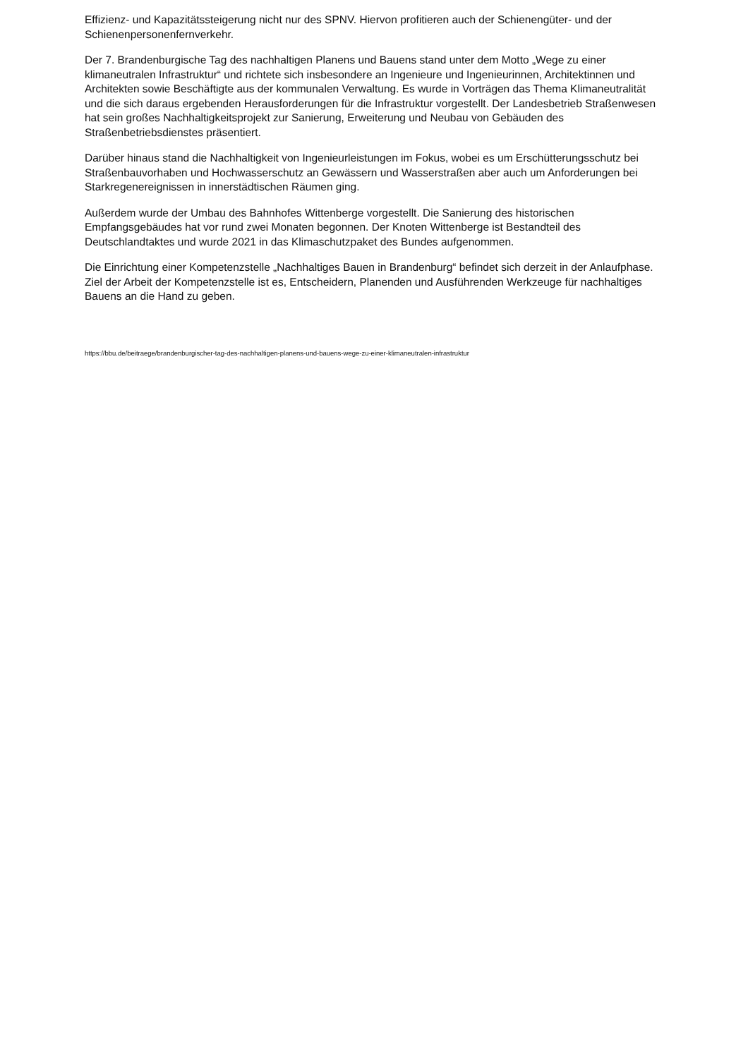Effizienz- und Kapazitätssteigerung nicht nur des SPNV. Hiervon profitieren auch der Schienengüter- und der Schienenpersonenfernverkehr.
Der 7. Brandenburgische Tag des nachhaltigen Planens und Bauens stand unter dem Motto „Wege zu einer klimaneutralen Infrastruktur“ und richtete sich insbesondere an Ingenieure und Ingenieurinnen, Architektinnen und Architekten sowie Beschäftigte aus der kommunalen Verwaltung. Es wurde in Vorträgen das Thema Klimaneutralität und die sich daraus ergebenden Herausforderungen für die Infrastruktur vorgestellt. Der Landesbetrieb Straßenwesen hat sein großes Nachhaltigkeitsprojekt zur Sanierung, Erweiterung und Neubau von Gebäuden des Straßenbetriebsdienstes präsentiert.
Darüber hinaus stand die Nachhaltigkeit von Ingenieurleistungen im Fokus, wobei es um Erschütterungsschutz bei Straßenbauvorhaben und Hochwasserschutz an Gewässern und Wasserstraßen aber auch um Anforderungen bei Starkregenereignissen in innerstädtischen Räumen ging.
Außerdem wurde der Umbau des Bahnhofes Wittenberge vorgestellt. Die Sanierung des historischen Empfangsgebäudes hat vor rund zwei Monaten begonnen. Der Knoten Wittenberge ist Bestandteil des Deutschlandtaktes und wurde 2021 in das Klimaschutzpaket des Bundes aufgenommen.
Die Einrichtung einer Kompetenzstelle „Nachhaltiges Bauen in Brandenburg“ befindet sich derzeit in der Anlaufphase. Ziel der Arbeit der Kompetenzstelle ist es, Entscheidern, Planenden und Ausführenden Werkzeuge für nachhaltiges Bauens an die Hand zu geben.
https://bbu.de/beitraege/brandenburgischer-tag-des-nachhaltigen-planens-und-bauens-wege-zu-einer-klimaneutralen-infrastruktur